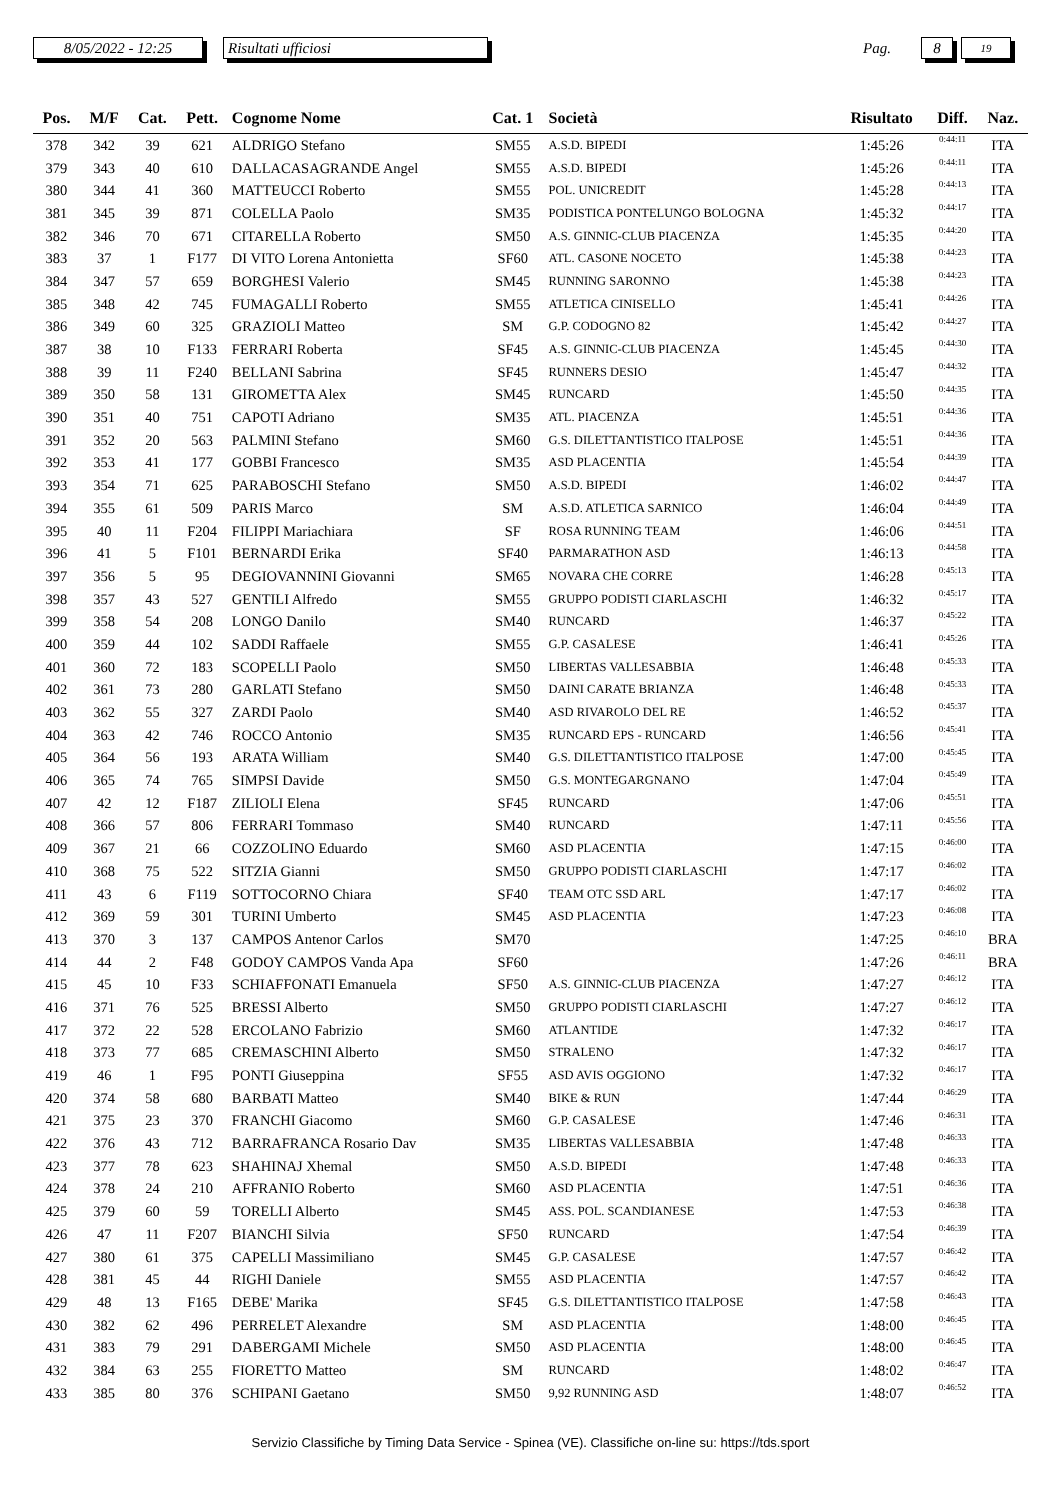8/05/2022 - 12:25 Risultati ufficiosi
Pag.
8
19
| Pos. | M/F | Cat. | Pett. | Cognome Nome | Cat. 1 | Società | Risultato | Diff. | Naz. |
| --- | --- | --- | --- | --- | --- | --- | --- | --- | --- |
| 378 | 342 | 39 | 621 | ALDRIGO Stefano | SM55 | A.S.D. BIPEDI | 1:45:26 | 0:44:11 | ITA |
| 379 | 343 | 40 | 610 | DALLACASAGRANDE Angel | SM55 | A.S.D. BIPEDI | 1:45:26 | 0:44:11 | ITA |
| 380 | 344 | 41 | 360 | MATTEUCCI Roberto | SM55 | POL. UNICREDIT | 1:45:28 | 0:44:13 | ITA |
| 381 | 345 | 39 | 871 | COLELLA Paolo | SM35 | PODISTICA PONTELUNGO BOLOGNA | 1:45:32 | 0:44:17 | ITA |
| 382 | 346 | 70 | 671 | CITARELLA Roberto | SM50 | A.S. GINNIC-CLUB PIACENZA | 1:45:35 | 0:44:20 | ITA |
| 383 | 37 | 1 | F177 | DI VITO Lorena Antonietta | SF60 | ATL. CASONE NOCETO | 1:45:38 | 0:44:23 | ITA |
| 384 | 347 | 57 | 659 | BORGHESI Valerio | SM45 | RUNNING SARONNO | 1:45:38 | 0:44:23 | ITA |
| 385 | 348 | 42 | 745 | FUMAGALLI Roberto | SM55 | ATLETICA CINISELLO | 1:45:41 | 0:44:26 | ITA |
| 386 | 349 | 60 | 325 | GRAZIOLI Matteo | SM | G.P. CODOGNO 82 | 1:45:42 | 0:44:27 | ITA |
| 387 | 38 | 10 | F133 | FERRARI Roberta | SF45 | A.S. GINNIC-CLUB PIACENZA | 1:45:45 | 0:44:30 | ITA |
| 388 | 39 | 11 | F240 | BELLANI Sabrina | SF45 | RUNNERS DESIO | 1:45:47 | 0:44:32 | ITA |
| 389 | 350 | 58 | 131 | GIROMETTA Alex | SM45 | RUNCARD | 1:45:50 | 0:44:35 | ITA |
| 390 | 351 | 40 | 751 | CAPOTI Adriano | SM35 | ATL. PIACENZA | 1:45:51 | 0:44:36 | ITA |
| 391 | 352 | 20 | 563 | PALMINI Stefano | SM60 | G.S. DILETTANTISTICO ITALPOSE | 1:45:51 | 0:44:36 | ITA |
| 392 | 353 | 41 | 177 | GOBBI Francesco | SM35 | ASD PLACENTIA | 1:45:54 | 0:44:39 | ITA |
| 393 | 354 | 71 | 625 | PARABOSCHI Stefano | SM50 | A.S.D. BIPEDI | 1:46:02 | 0:44:47 | ITA |
| 394 | 355 | 61 | 509 | PARIS Marco | SM | A.S.D. ATLETICA SARNICO | 1:46:04 | 0:44:49 | ITA |
| 395 | 40 | 11 | F204 | FILIPPI Mariachiara | SF | ROSA RUNNING TEAM | 1:46:06 | 0:44:51 | ITA |
| 396 | 41 | 5 | F101 | BERNARDI Erika | SF40 | PARMARATHON ASD | 1:46:13 | 0:44:58 | ITA |
| 397 | 356 | 5 | 95 | DEGIOVANNINI Giovanni | SM65 | NOVARA CHE CORRE | 1:46:28 | 0:45:13 | ITA |
| 398 | 357 | 43 | 527 | GENTILI Alfredo | SM55 | GRUPPO PODISTI CIARLASCHI | 1:46:32 | 0:45:17 | ITA |
| 399 | 358 | 54 | 208 | LONGO Danilo | SM40 | RUNCARD | 1:46:37 | 0:45:22 | ITA |
| 400 | 359 | 44 | 102 | SADDI Raffaele | SM55 | G.P. CASALESE | 1:46:41 | 0:45:26 | ITA |
| 401 | 360 | 72 | 183 | SCOPELLI Paolo | SM50 | LIBERTAS VALLESABBIA | 1:46:48 | 0:45:33 | ITA |
| 402 | 361 | 73 | 280 | GARLATI Stefano | SM50 | DAINI CARATE BRIANZA | 1:46:48 | 0:45:33 | ITA |
| 403 | 362 | 55 | 327 | ZARDI Paolo | SM40 | ASD RIVAROLO DEL RE | 1:46:52 | 0:45:37 | ITA |
| 404 | 363 | 42 | 746 | ROCCO Antonio | SM35 | RUNCARD EPS - RUNCARD | 1:46:56 | 0:45:41 | ITA |
| 405 | 364 | 56 | 193 | ARATA William | SM40 | G.S. DILETTANTISTICO ITALPOSE | 1:47:00 | 0:45:45 | ITA |
| 406 | 365 | 74 | 765 | SIMPSI Davide | SM50 | G.S. MONTEGARGNANO | 1:47:04 | 0:45:49 | ITA |
| 407 | 42 | 12 | F187 | ZILIOLI Elena | SF45 | RUNCARD | 1:47:06 | 0:45:51 | ITA |
| 408 | 366 | 57 | 806 | FERRARI Tommaso | SM40 | RUNCARD | 1:47:11 | 0:45:56 | ITA |
| 409 | 367 | 21 | 66 | COZZOLINO Eduardo | SM60 | ASD PLACENTIA | 1:47:15 | 0:46:00 | ITA |
| 410 | 368 | 75 | 522 | SITZIA Gianni | SM50 | GRUPPO PODISTI CIARLASCHI | 1:47:17 | 0:46:02 | ITA |
| 411 | 43 | 6 | F119 | SOTTOCORNO Chiara | SF40 | TEAM OTC SSD ARL | 1:47:17 | 0:46:02 | ITA |
| 412 | 369 | 59 | 301 | TURINI Umberto | SM45 | ASD PLACENTIA | 1:47:23 | 0:46:08 | ITA |
| 413 | 370 | 3 | 137 | CAMPOS Antenor Carlos | SM70 | | 1:47:25 | 0:46:10 | BRA |
| 414 | 44 | 2 | F48 | GODOY CAMPOS Vanda Apa | SF60 | | 1:47:26 | 0:46:11 | BRA |
| 415 | 45 | 10 | F33 | SCHIAFFONATI Emanuela | SF50 | A.S. GINNIC-CLUB PIACENZA | 1:47:27 | 0:46:12 | ITA |
| 416 | 371 | 76 | 525 | BRESSI Alberto | SM50 | GRUPPO PODISTI CIARLASCHI | 1:47:27 | 0:46:12 | ITA |
| 417 | 372 | 22 | 528 | ERCOLANO Fabrizio | SM60 | ATLANTIDE | 1:47:32 | 0:46:17 | ITA |
| 418 | 373 | 77 | 685 | CREMASCHINI Alberto | SM50 | STRALENO | 1:47:32 | 0:46:17 | ITA |
| 419 | 46 | 1 | F95 | PONTI Giuseppina | SF55 | ASD AVIS OGGIONO | 1:47:32 | 0:46:17 | ITA |
| 420 | 374 | 58 | 680 | BARBATI Matteo | SM40 | BIKE & RUN | 1:47:44 | 0:46:29 | ITA |
| 421 | 375 | 23 | 370 | FRANCHI Giacomo | SM60 | G.P. CASALESE | 1:47:46 | 0:46:31 | ITA |
| 422 | 376 | 43 | 712 | BARRAFRANCA Rosario Dav | SM35 | LIBERTAS VALLESABBIA | 1:47:48 | 0:46:33 | ITA |
| 423 | 377 | 78 | 623 | SHAHINAJ Xhemal | SM50 | A.S.D. BIPEDI | 1:47:48 | 0:46:33 | ITA |
| 424 | 378 | 24 | 210 | AFFRANIO Roberto | SM60 | ASD PLACENTIA | 1:47:51 | 0:46:36 | ITA |
| 425 | 379 | 60 | 59 | TORELLI Alberto | SM45 | ASS. POL. SCANDIANESE | 1:47:53 | 0:46:38 | ITA |
| 426 | 47 | 11 | F207 | BIANCHI Silvia | SF50 | RUNCARD | 1:47:54 | 0:46:39 | ITA |
| 427 | 380 | 61 | 375 | CAPELLI Massimiliano | SM45 | G.P. CASALESE | 1:47:57 | 0:46:42 | ITA |
| 428 | 381 | 45 | 44 | RIGHI Daniele | SM55 | ASD PLACENTIA | 1:47:57 | 0:46:42 | ITA |
| 429 | 48 | 13 | F165 | DEBE' Marika | SF45 | G.S. DILETTANTISTICO ITALPOSE | 1:47:58 | 0:46:43 | ITA |
| 430 | 382 | 62 | 496 | PERRELET Alexandre | SM | ASD PLACENTIA | 1:48:00 | 0:46:45 | ITA |
| 431 | 383 | 79 | 291 | DABERGAMI Michele | SM50 | ASD PLACENTIA | 1:48:00 | 0:46:45 | ITA |
| 432 | 384 | 63 | 255 | FIORETTO Matteo | SM | RUNCARD | 1:48:02 | 0:46:47 | ITA |
| 433 | 385 | 80 | 376 | SCHIPANI Gaetano | SM50 | 9,92 RUNNING ASD | 1:48:07 | 0:46:52 | ITA |
Servizio Classifiche by Timing Data Service - Spinea (VE). Classifiche on-line su: https://tds.sport